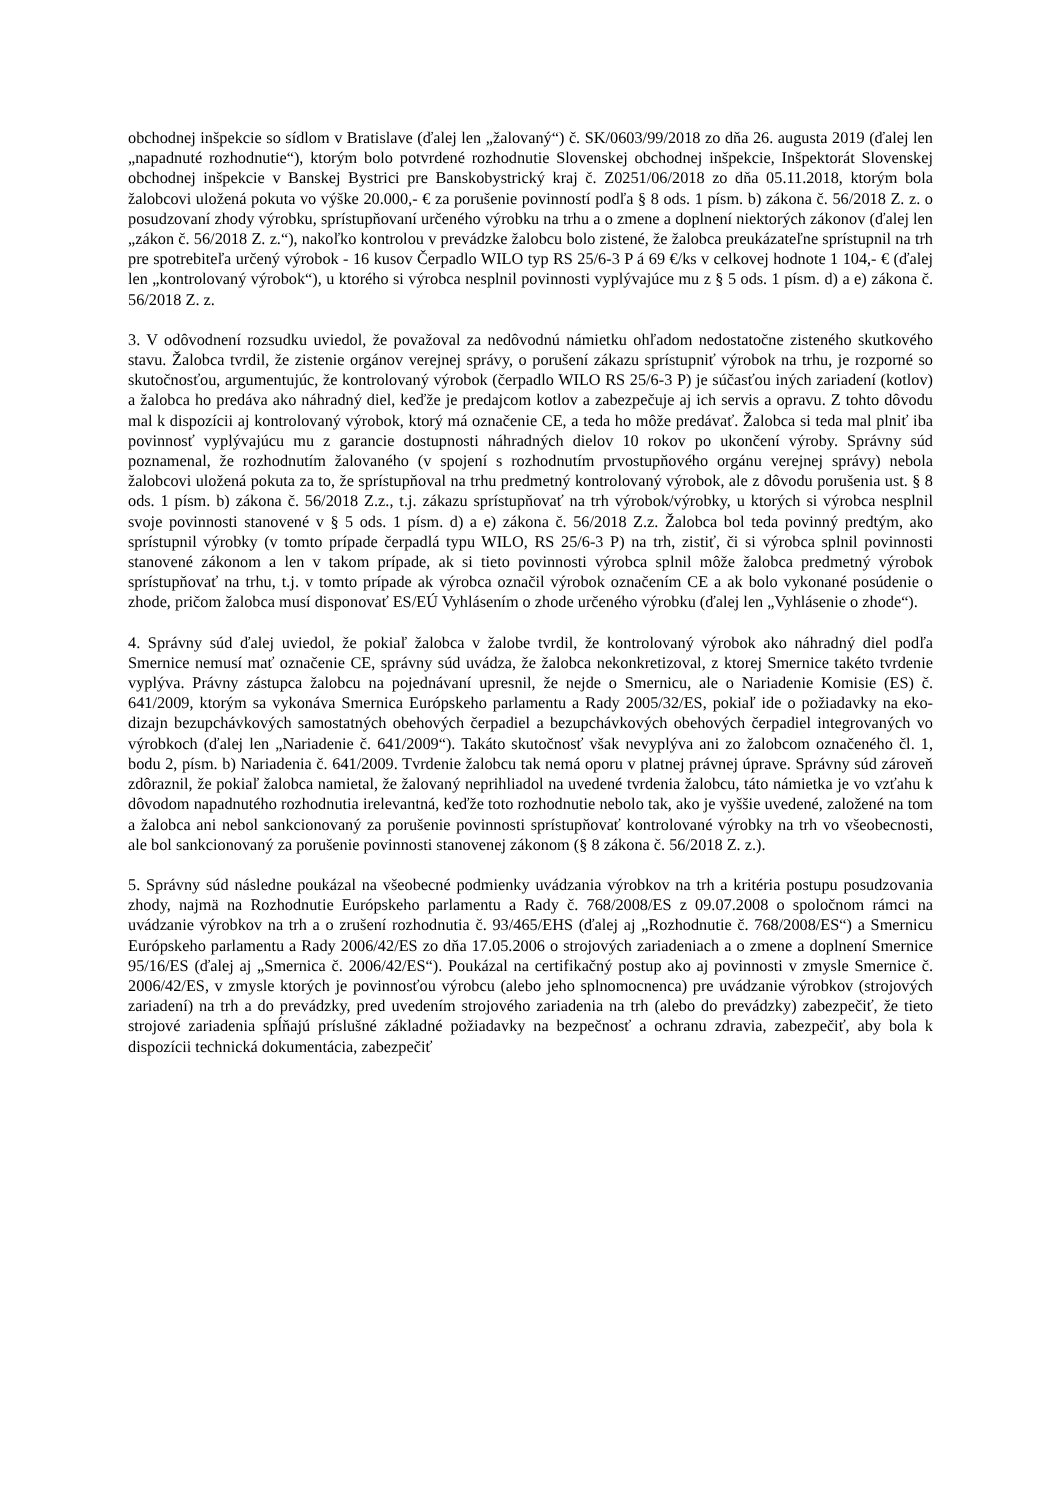obchodnej inšpekcie so sídlom v Bratislave (ďalej len „žalovaný“) č. SK/0603/99/2018 zo dňa 26. augusta 2019 (ďalej len „napadnuté rozhodnutie“), ktorým bolo potvrdené rozhodnutie Slovenskej obchodnej inšpekcie, Inšpektorát Slovenskej obchodnej inšpekcie v Banskej Bystrici pre Banskobystrický kraj č. Z0251/06/2018 zo dňa 05.11.2018, ktorým bola žalobcovi uložená pokuta vo výške 20.000,- € za porušenie povinností podľa § 8 ods. 1 písm. b) zákona č. 56/2018 Z. z. o posudzovaní zhody výrobku, sprístupňovaní určeného výrobku na trhu a o zmene a doplnení niektorých zákonov (ďalej len „zákon č. 56/2018 Z. z.“), nakoľko kontrolou v prevádzke žalobcu bolo zistené, že žalobca preukázateľne sprístupnil na trh pre spotrebiteľa určený výrobok - 16 kusov Čerpadlo WILO typ RS 25/6-3 P á 69 €/ks v celkovej hodnote 1 104,- € (ďalej len „kontrolovaný výrobok“), u ktorého si výrobca nesplnil povinnosti vyplývajúce mu z § 5 ods. 1 písm. d) a e) zákona č. 56/2018 Z. z.
3. V odôvodnení rozsudku uviedol, že považoval za nedôvodnú námietku ohľadom nedostatočne zisteného skutkového stavu. Žalobca tvrdil, že zistenie orgánov verejnej správy, o porušení zákazu sprístupniť výrobok na trhu, je rozporné so skutočnosťou, argumentujúc, že kontrolovaný výrobok (čerpadlo WILO RS 25/6-3 P) je súčasťou iných zariadení (kotlov) a žalobca ho predáva ako náhradný diel, keďže je predajcom kotlov a zabezpečuje aj ich servis a opravu. Z tohto dôvodu mal k dispozícii aj kontrolovaný výrobok, ktorý má označenie CE, a teda ho môže predávať. Žalobca si teda mal plniť iba povinnosť vyplývajúcu mu z garancie dostupnosti náhradných dielov 10 rokov po ukončení výroby. Správny súd poznamenal, že rozhodnutím žalovaného (v spojení s rozhodnutím prvostupňového orgánu verejnej správy) nebola žalobcovi uložená pokuta za to, že sprístupňoval na trhu predmetný kontrolovaný výrobok, ale z dôvodu porušenia ust. § 8 ods. 1 písm. b) zákona č. 56/2018 Z.z., t.j. zákazu sprístupňovať na trh výrobok/výrobky, u ktorých si výrobca nesplnil svoje povinnosti stanovené v § 5 ods. 1 písm. d) a e) zákona č. 56/2018 Z.z. Žalobca bol teda povinný predtým, ako sprístupnil výrobky (v tomto prípade čerpadlá typu WILO, RS 25/6-3 P) na trh, zistiť, či si výrobca splnil povinnosti stanovené zákonom a len v takom prípade, ak si tieto povinnosti výrobca splnil môže žalobca predmetný výrobok sprístupňovať na trhu, t.j. v tomto prípade ak výrobca označil výrobok označením CE a ak bolo vykonané posúdenie o zhode, pričom žalobca musí disponovať ES/EÚ Vyhlásením o zhode určeného výrobku (ďalej len „Vyhlásenie o zhode“).
4. Správny súd ďalej uviedol, že pokiaľ žalobca v žalobe tvrdil, že kontrolovaný výrobok ako náhradný diel podľa Smernice nemusí mať označenie CE, správny súd uvádza, že žalobca nekonkretizoval, z ktorej Smernice takéto tvrdenie vyplýva. Právny zástupca žalobcu na pojednávaní upresnil, že nejde o Smernicu, ale o Nariadenie Komisie (ES) č. 641/2009, ktorým sa vykonáva Smernica Európskeho parlamentu a Rady 2005/32/ES, pokiaľ ide o požiadavky na eko-dizajn bezupchávkových samostatných obehových čerpadiel a bezupchávkových obehových čerpadiel integrovaných vo výrobkoch (ďalej len „Nariadenie č. 641/2009“). Takáto skutočnosť však nevyplýva ani zo žalobcom označeného čl. 1, bodu 2, písm. b) Nariadenia č. 641/2009. Tvrdenie žalobcu tak nemá oporu v platnej právnej úprave. Správny súd zároveň zdôraznil, že pokiaľ žalobca namietal, že žalovaný neprihliadol na uvedené tvrdenia žalobcu, táto námietka je vo vzťahu k dôvodom napadnutého rozhodnutia irelevantná, keďže toto rozhodnutie nebolo tak, ako je vyššie uvedené, založené na tom a žalobca ani nebol sankcionovaný za porušenie povinnosti sprístupňovať kontrolované výrobky na trh vo všeobecnosti, ale bol sankcionovaný za porušenie povinnosti stanovenej zákonom (§ 8 zákona č. 56/2018 Z. z.).
5. Správny súd následne poukázal na všeobecné podmienky uvádzania výrobkov na trh a kritéria postupu posudzovania zhody, najmä na Rozhodnutie Európskeho parlamentu a Rady č. 768/2008/ES z 09.07.2008 o spoločnom rámci na uvádzanie výrobkov na trh a o zrušení rozhodnutia č. 93/465/EHS (ďalej aj „Rozhodnutie č. 768/2008/ES“) a Smernicu Európskeho parlamentu a Rady 2006/42/ES zo dňa 17.05.2006 o strojových zariadeniach a o zmene a doplnení Smernice 95/16/ES (ďalej aj „Smernica č. 2006/42/ES“). Poukázal na certifikačný postup ako aj povinnosti v zmysle Smernice č. 2006/42/ES, v zmysle ktorých je povinnosťou výrobcu (alebo jeho splnomocnenca) pre uvádzanie výrobkov (strojových zariadení) na trh a do prevádzky, pred uvedením strojového zariadenia na trh (alebo do prevádzky) zabezpečiť, že tieto strojové zariadenia spĺňajú príslušné základné požiadavky na bezpečnosť a ochranu zdravia, zabezpečiť, aby bola k dispozícii technická dokumentácia, zabezpečiť